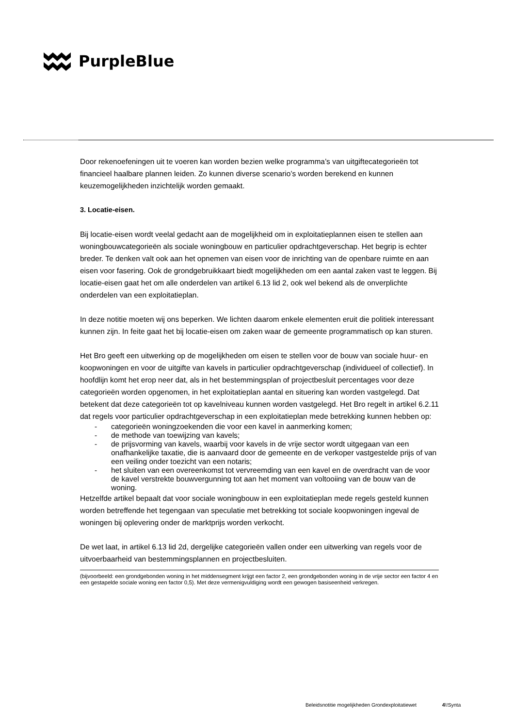PurpleBlue
Door rekenoefeningen uit te voeren kan worden bezien welke programma’s van uitgiftecategorieën tot financieel haalbare plannen leiden. Zo kunnen diverse scenario’s worden berekend en kunnen keuzemogelijkheden inzichtelijk worden gemaakt.
3. Locatie-eisen.
Bij locatie-eisen wordt veelal gedacht aan de mogelijkheid om in exploitatieplannen eisen te stellen aan woningbouwcategorieën als sociale woningbouw en particulier opdrachtgeverschap. Het begrip is echter breder. Te denken valt ook aan het opnemen van eisen voor de inrichting van de openbare ruimte en aan eisen voor fasering. Ook de grondgebruikkaart biedt mogelijkheden om een aantal zaken vast te leggen. Bij locatie-eisen gaat het om alle onderdelen van artikel 6.13 lid 2, ook wel bekend als de onverplichte onderdelen van een exploitatieplan.
In deze notitie moeten wij ons beperken. We lichten daarom enkele elementen eruit die politiek interessant kunnen zijn. In feite gaat het bij locatie-eisen om zaken waar de gemeente programmatisch op kan sturen.
Het Bro geeft een uitwerking op de mogelijkheden om eisen te stellen voor de bouw van sociale huur- en koopwoningen en voor de uitgifte van kavels in particulier opdrachtgeverschap (individueel of collectief). In hoofdlijn komt het erop neer dat, als in het bestemmingsplan of projectbesluit percentages voor deze categorieën worden opgenomen, in het exploitatieplan aantal en situering kan worden vastgelegd. Dat betekent dat deze categorieën tot op kavelniveau kunnen worden vastgelegd. Het Bro regelt in artikel 6.2.11 dat regels voor particulier opdrachtgeverschap in een exploitatieplan mede betrekking kunnen hebben op:
- categorieën woningzoekenden die voor een kavel in aanmerking komen;
- de methode van toewijzing van kavels;
- de prijsvorming van kavels, waarbij voor kavels in de vrije sector wordt uitgegaan van een onafhankelijke taxatie, die is aanvaard door de gemeente en de verkoper vastgestelde prijs of van een veiling onder toezicht van een notaris;
- het sluiten van een overeenkomst tot vervreemding van een kavel en de overdracht van de voor de kavel verstrekte bouwvergunning tot aan het moment van voltooiing van de bouw van de woning.
Hetzelfde artikel bepaalt dat voor sociale woningbouw in een exploitatieplan mede regels gesteld kunnen worden betreffende het tegengaan van speculatie met betrekking tot sociale koopwoningen ingeval de woningen bij oplevering onder de marktprijs worden verkocht.
De wet laat, in artikel 6.13 lid 2d, dergelijke categorieën vallen onder een uitwerking van regels voor de uitvoerbaarheid van bestemmingsplannen en projectbesluiten.
(bijvoorbeeld: een grondgebonden woning in het middensegment krijgt een factor 2, een grondgebonden woning in de vrije sector een factor 4 en een gestapelde sociale woning een factor 0,5). Met deze vermenigvuldiging wordt een gewogen basiseenheid verkregen.
Beleidsnotitie mogelijkheden Grondexploitatiewet 4\!Synta